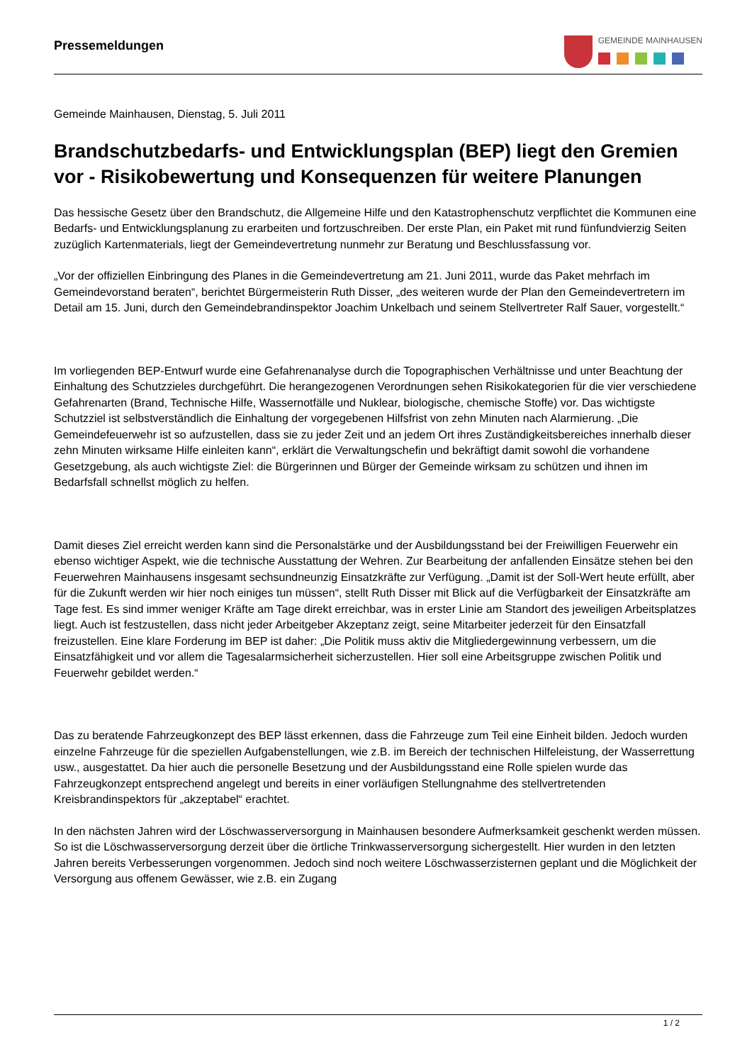Pressemeldungen
GEMEINDE MAINHAUSEN
Gemeinde Mainhausen, Dienstag, 5. Juli 2011
Brandschutzbedarfs- und Entwicklungsplan (BEP) liegt den Gremien vor - Risikobewertung und Konsequenzen für weitere Planungen
Das hessische Gesetz über den Brandschutz, die Allgemeine Hilfe und den Katastrophenschutz verpflichtet die Kommunen eine Bedarfs- und Entwicklungsplanung zu erarbeiten und fortzuschreiben. Der erste Plan, ein Paket mit rund fünfundvierzig Seiten zuzüglich Kartenmaterials, liegt der Gemeindevertretung nunmehr zur Beratung und Beschlussfassung vor.
„Vor der offiziellen Einbringung des Planes in die Gemeindevertretung am 21. Juni 2011, wurde das Paket mehrfach im Gemeindevorstand beraten“, berichtet Bürgermeisterin Ruth Disser, „des weiteren wurde der Plan den Gemeindevertretern im Detail am 15. Juni, durch den Gemeindebrandinspektor Joachim Unkelbach und seinem Stellvertreter Ralf Sauer, vorgestellt.“
Im vorliegenden BEP-Entwurf wurde eine Gefahrenanalyse durch die Topographischen Verhältnisse und unter Beachtung der Einhaltung des Schutzzieles durchgeführt. Die herangezogenen Verordnungen sehen Risikokategorien für die vier verschiedene Gefahrenarten (Brand, Technische Hilfe, Wassernotfälle und Nuklear, biologische, chemische Stoffe) vor. Das wichtigste Schutzziel ist selbstverständlich die Einhaltung der vorgegebenen Hilfsfrist von zehn Minuten nach Alarmierung. „Die Gemeindefeuerwehr ist so aufzustellen, dass sie zu jeder Zeit und an jedem Ort ihres Zuständigkeitsbereiches innerhalb dieser zehn Minuten wirksame Hilfe einleiten kann“, erklärt die Verwaltungschefin und bekräftigt damit sowohl die vorhandene Gesetzgebung, als auch wichtigste Ziel: die Bürgerinnen und Bürger der Gemeinde wirksam zu schützen und ihnen im Bedarfsfall schnellst möglich zu helfen.
Damit dieses Ziel erreicht werden kann sind die Personalstärke und der Ausbildungsstand bei der Freiwilligen Feuerwehr ein ebenso wichtiger Aspekt, wie die technische Ausstattung der Wehren. Zur Bearbeitung der anfallenden Einsätze stehen bei den Feuerwehren Mainhausens insgesamt sechsundneunzig Einsatzkräfte zur Verfügung. „Damit ist der Soll-Wert heute erfüllt, aber für die Zukunft werden wir hier noch einiges tun müssen“, stellt Ruth Disser mit Blick auf die Verfügbarkeit der Einsatzkräfte am Tage fest. Es sind immer weniger Kräfte am Tage direkt erreichbar, was in erster Linie am Standort des jeweiligen Arbeitsplatzes liegt. Auch ist festzustellen, dass nicht jeder Arbeitgeber Akzeptanz zeigt, seine Mitarbeiter jederzeit für den Einsatzfall freizustellen. Eine klare Forderung im BEP ist daher: „Die Politik muss aktiv die Mitgliedergewinnung verbessern, um die Einsatzfähigkeit und vor allem die Tagesalarmsicherheit sicherzustellen. Hier soll eine Arbeitsgruppe zwischen Politik und Feuerwehr gebildet werden.“
Das zu beratende Fahrzeugkonzept des BEP lässt erkennen, dass die Fahrzeuge zum Teil eine Einheit bilden. Jedoch wurden einzelne Fahrzeuge für die speziellen Aufgabenstellungen, wie z.B. im Bereich der technischen Hilfeleistung, der Wasserrettung usw., ausgestattet. Da hier auch die personelle Besetzung und der Ausbildungsstand eine Rolle spielen wurde das Fahrzeugkonzept entsprechend angelegt und bereits in einer vorläufigen Stellungnahme des stellvertretenden Kreisbrandinspektors für „akzeptabel“ erachtet.
In den nächsten Jahren wird der Löschwasserversorgung in Mainhausen besondere Aufmerksamkeit geschenkt werden müssen. So ist die Löschwasserversorgung derzeit über die örtliche Trinkwasserversorgung sichergestellt. Hier wurden in den letzten Jahren bereits Verbesserungen vorgenommen. Jedoch sind noch weitere Löschwasserzisternen geplant und die Möglichkeit der Versorgung aus offenem Gewässer, wie z.B. ein Zugang
1 / 2